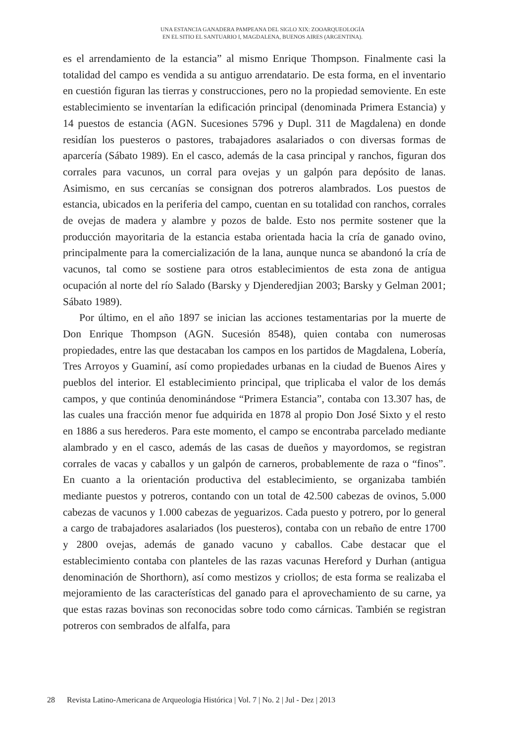UNA ESTANCIA GANADERA PAMPEANA DEL SIGLO XIX: ZOOARQUEOLOGÍA
EN EL SITIO EL SANTUARIO I, MAGDALENA, BUENOS AIRES (ARGENTINA).
es el arrendamiento de la estancia” al mismo Enrique Thompson. Finalmente casi la totalidad del campo es vendida a su antiguo arrendatario. De esta forma, en el inventario en cuestión figuran las tierras y construcciones, pero no la propiedad semoviente. En este establecimiento se inventarían la edificación principal (denominada Primera Estancia) y 14 puestos de estancia (AGN. Sucesiones 5796 y Dupl. 311 de Magdalena) en donde residían los puesteros o pastores, trabajadores asalariados o con diversas formas de aparcería (Sábato 1989). En el casco, además de la casa principal y ranchos, figuran dos corrales para vacunos, un corral para ovejas y un galpón para depósito de lanas. Asimismo, en sus cercanías se consignan dos potreros alambrados. Los puestos de estancia, ubicados en la periferia del campo, cuentan en su totalidad con ranchos, corrales de ovejas de madera y alambre y pozos de balde. Esto nos permite sostener que la producción mayoritaria de la estancia estaba orientada hacia la cría de ganado ovino, principalmente para la comercialización de la lana, aunque nunca se abandonó la cría de vacunos, tal como se sostiene para otros establecimientos de esta zona de antigua ocupación al norte del río Salado (Barsky y Djenderedjian 2003; Barsky y Gelman 2001; Sábato 1989).
Por último, en el año 1897 se inician las acciones testamentarias por la muerte de Don Enrique Thompson (AGN. Sucesión 8548), quien contaba con numerosas propiedades, entre las que destacaban los campos en los partidos de Magdalena, Lobería, Tres Arroyos y Guaminí, así como propiedades urbanas en la ciudad de Buenos Aires y pueblos del interior. El establecimiento principal, que triplicaba el valor de los demás campos, y que continúa denominándose “Primera Estancia”, contaba con 13.307 has, de las cuales una fracción menor fue adquirida en 1878 al propio Don José Sixto y el resto en 1886 a sus herederos. Para este momento, el campo se encontraba parcelado mediante alambrado y en el casco, además de las casas de dueños y mayordomos, se registran corrales de vacas y caballos y un galpón de carneros, probablemente de raza o “finos”. En cuanto a la orientación productiva del establecimiento, se organizaba también mediante puestos y potreros, contando con un total de 42.500 cabezas de ovinos, 5.000 cabezas de vacunos y 1.000 cabezas de yeguarizos. Cada puesto y potrero, por lo general a cargo de trabajadores asalariados (los puesteros), contaba con un rebaño de entre 1700 y 2800 ovejas, además de ganado vacuno y caballos. Cabe destacar que el establecimiento contaba con planteles de las razas vacunas Hereford y Durhan (antigua denominación de Shorthorn), así como mestizos y criollos; de esta forma se realizaba el mejoramiento de las características del ganado para el aprovechamiento de su carne, ya que estas razas bovinas son reconocidas sobre todo como cárnicas. También se registran potreros con sembrados de alfalfa, para
28 Revista Latino-Americana de Arqueologia Histórica | Vol. 7 | No. 2 | Jul - Dez | 2013